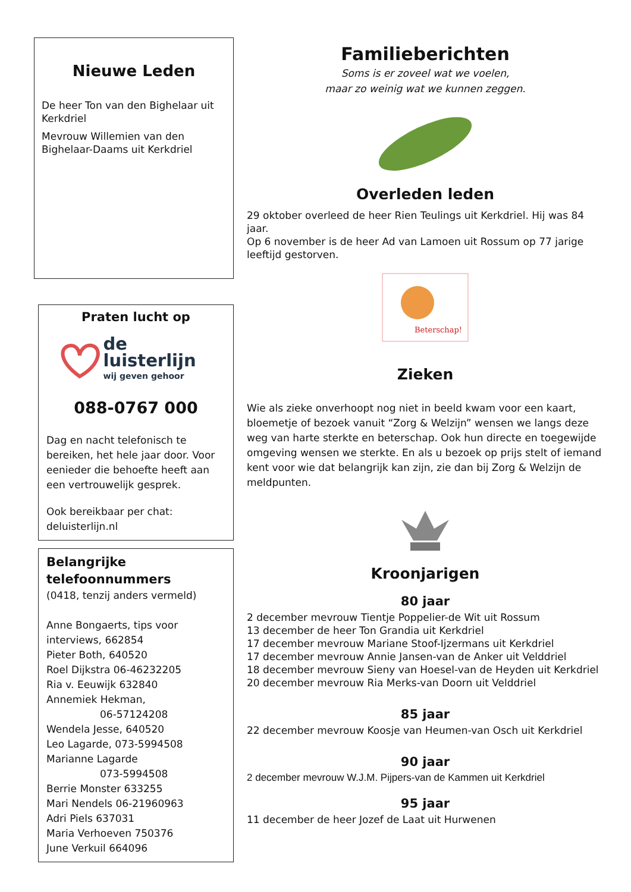Nieuwe Leden
De heer Ton van den Bighelaar uit Kerkdriel
Mevrouw Willemien van den Bighelaar-Daams uit Kerkdriel
Praten lucht op
de luisterlijn
wij geven gehoor
088-0767 000
Dag en nacht telefonisch te bereiken, het hele jaar door. Voor eenieder die behoefte heeft aan een vertrouwelijk gesprek.
Ook bereikbaar per chat:
deluisterlijn.nl
Belangrijke telefoonnummers
(0418, tenzij anders vermeld)
Anne Bongaerts, tips voor interviews, 662854
Pieter Both, 640520
Roel Dijkstra 06-46232205
Ria v. Eeuwijk 632840
Annemiek Hekman,
06-57124208
Wendela Jesse, 640520
Leo Lagarde, 073-5994508
Marianne Lagarde
073-5994508
Berrie Monster 633255
Mari Nendels 06-21960963
Adri Piels 637031
Maria Verhoeven 750376
June Verkuil 664096
Familieberichten
Soms is er zoveel wat we voelen,
maar zo weinig wat we kunnen zeggen.
Overleden leden
29 oktober overleed de heer Rien Teulings uit Kerkdriel. Hij was 84 jaar.
Op 6 november is de heer Ad van Lamoen uit Rossum op 77 jarige leeftijd gestorven.
Beterschap!
Zieken
Wie als zieke onverhoopt nog niet in beeld kwam voor een kaart, bloemetje of bezoek vanuit “Zorg & Welzijn” wensen we langs deze weg van harte sterkte en beterschap. Ook hun directe en toegewijde omgeving wensen we sterkte. En als u bezoek op prijs stelt of iemand kent voor wie dat belangrijk kan zijn, zie dan bij Zorg & Welzijn de meldpunten.
Kroonjarigen
80 jaar
2 december mevrouw Tientje Poppelier-de Wit uit Rossum
13 december de heer Ton Grandia uit Kerkdriel
17 december mevrouw Mariane Stoof-Ijzermans uit Kerkdriel
17 december mevrouw Annie Jansen-van de Anker uit Velddriel
18 december mevrouw Sieny van Hoesel-van de Heyden uit Kerkdriel
20 december mevrouw Ria Merks-van Doorn uit Velddriel
85 jaar
22 december mevrouw Koosje van Heumen-van Osch uit Kerkdriel
90 jaar
2 december mevrouw W.J.M. Pijpers-van de Kammen uit Kerkdriel
95 jaar
11 december de heer Jozef de Laat uit Hurwenen